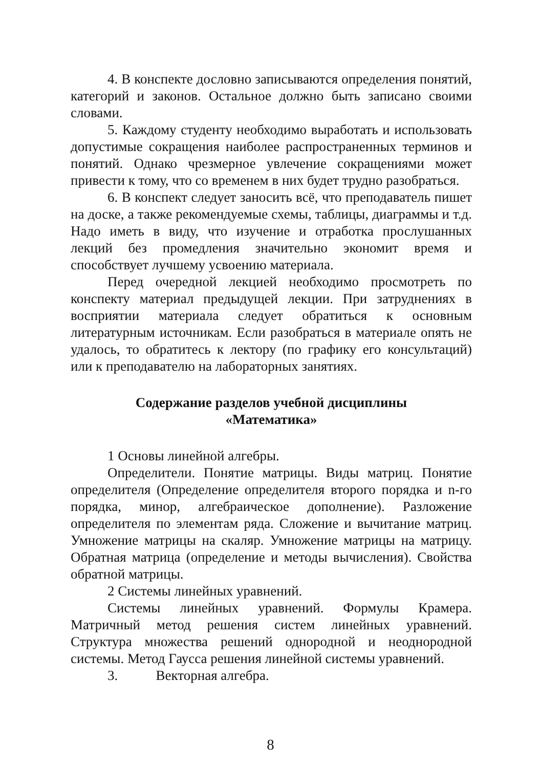4. В конспекте дословно записываются определения понятий, категорий и законов. Остальное должно быть записано своими словами.
5. Каждому студенту необходимо выработать и использовать допустимые сокращения наиболее распространенных терминов и понятий. Однако чрезмерное увлечение сокращениями может привести к тому, что со временем в них будет трудно разобраться.
6. В конспект следует заносить всё, что преподаватель пишет на доске, а также рекомендуемые схемы, таблицы, диаграммы и т.д. Надо иметь в виду, что изучение и отработка прослушанных лекций без промедления значительно экономит время и способствует лучшему усвоению материала.
Перед очередной лекцией необходимо просмотреть по конспекту материал предыдущей лекции. При затруднениях в восприятии материала следует обратиться к основным литературным источникам. Если разобраться в материале опять не удалось, то обратитесь к лектору (по графику его консультаций) или к преподавателю на лабораторных занятиях.
Содержание разделов учебной дисциплины
«Математика»
1 Основы линейной алгебры.
Определители. Понятие матрицы. Виды матриц. Понятие определителя (Определение определителя второго порядка и n-го порядка, минор, алгебраическое дополнение). Разложение определителя по элементам ряда. Сложение и вычитание матриц. Умножение матрицы на скаляр. Умножение матрицы на матрицу. Обратная матрица (определение и методы вычисления). Свойства обратной матрицы.
2 Системы линейных уравнений.
Системы линейных уравнений. Формулы Крамера. Матричный метод решения систем линейных уравнений. Структура множества решений однородной и неоднородной системы. Метод Гаусса решения линейной системы уравнений.
3. Векторная алгебра.
8